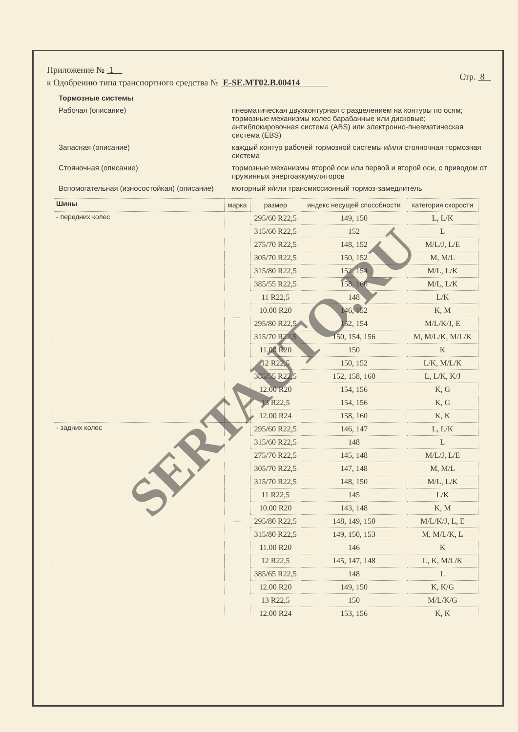Приложение № 1
к Одобрению типа транспортного средства № E-SE.MT02.B.00414
Стр. 8
Тормозные системы
Рабочая (описание) пневматическая двухконтурная с разделением на контуры по осям; тормозные механизмы колес барабанные или дисковые; антиблокировочная система (ABS) или электронно-пневматическая система (EBS)
Запасная (описание) каждый контур рабочей тормозной системы и/или стояночная тормозная система
Стояночная (описание) тормозные механизмы второй оси или первой и второй оси, с приводом от пружинных энергоаккумуляторов
Вспомогательная (износостойкая) (описание)
моторный и/или трансмиссионный тормоз-замедлитель
| Шины | марка | размер | индекс несущей способности | категория скорости |
| --- | --- | --- | --- | --- |
| - передних колес | — | 295/60 R22,5 | 149, 150 | L, L/K |
| | | 315/60 R22,5 | 152 | L |
| | | 275/70 R22,5 | 148, 152 | M/L/J, L/E |
| | | 305/70 R22,5 | 150, 152 | M, M/L |
| | | 315/80 R22,5 | 152, 154 | M/L, L/K |
| | | 385/55 R22,5 | 158, 160 | M/L, L/K |
| | | 11 R22,5 | 148 | L/K |
| | | 10.00 R20 | 146, 152 | K, M |
| | | 295/80 R22,5 | 152, 154 | M/L/K/J, E |
| | | 315/70 R22,5 | 150, 154, 156 | M, M/L/K, M/L/K |
| | | 11.00 R20 | 150 | K |
| | | 12 R22,5 | 150, 152 | L/K, M/L/K |
| | | 385/55 R22,5 | 152, 158, 160 | L, L/K, K/J |
| | | 12.00 R20 | 154, 156 | K, G |
| | | 13 R22,5 | 154, 156 | K, G |
| | | 12.00 R24 | 158, 160 | K, K |
| - задних колес | — | 295/60 R22,5 | 146, 147 | L, L/K |
| | | 315/60 R22,5 | 148 | L |
| | | 275/70 R22,5 | 145, 148 | M/L/J, L/E |
| | | 305/70 R22,5 | 147, 148 | M, M/L |
| | | 315/70 R22,5 | 148, 150 | M/L, L/K |
| | | 11 R22,5 | 145 | L/K |
| | | 10.00 R20 | 143, 148 | K, M |
| | | 295/80 R22,5 | 148, 149, 150 | M/L/K/J, L, E |
| | | 315/80 R22,5 | 149, 150, 153 | M, M/L/K, L |
| | | 11.00 R20 | 146 | K |
| | | 12 R22,5 | 145, 147, 148 | L, K, M/L/K |
| | | 385/65 R22,5 | 148 | L |
| | | 12.00 R20 | 149, 150 | K, K/G |
| | | 13 R22,5 | 150 | M/L/K/G |
| | | 12.00 R24 | 153, 156 | K, K |
SERTAUTO.RU